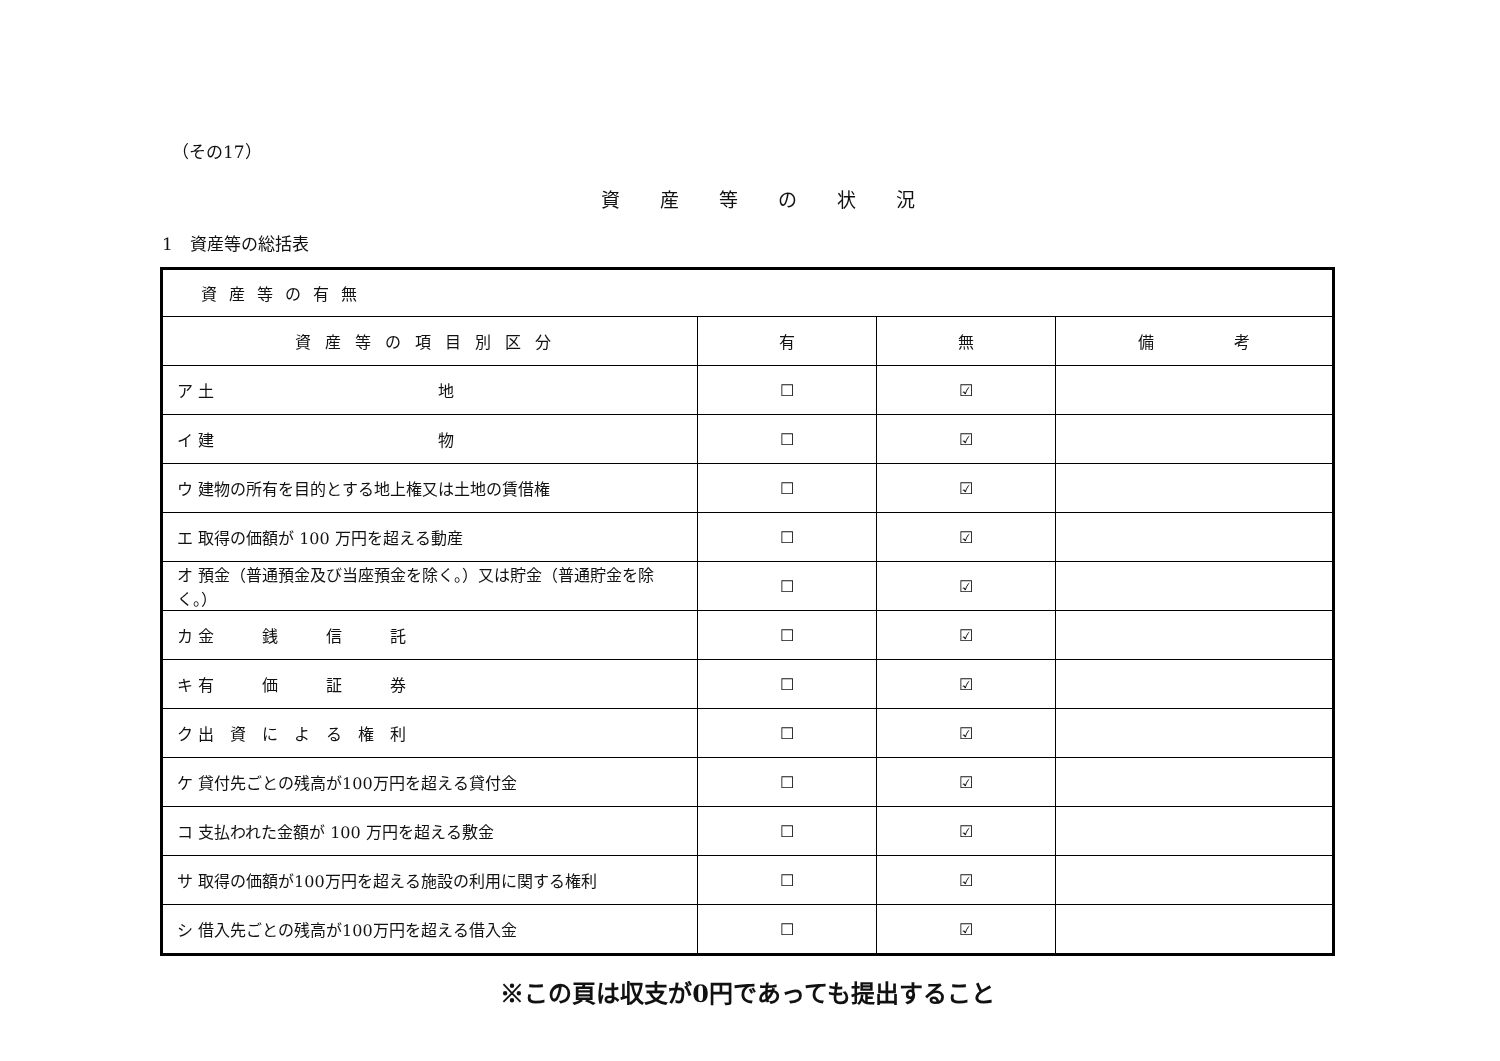（その17）
資産等の状況
1　資産等の総括表
| 資産等の有無 | | | |
| 資産等の項目別区分 | 有 | 無 | 備 考 |
| ア 土 地 | ☐ | ☑ | |
| イ 建 物 | ☐ | ☑ | |
| ウ 建物の所有を目的とする地上権又は土地の賃借権 | ☐ | ☑ | |
| エ 取得の価額が 100 万円を超える動産 | ☐ | ☑ | |
| オ 預金（普通預金及び当座預金を除く。）又は貯金（普通貯金を除く。） | ☐ | ☑ | |
| カ 金 銭 信 託 | ☐ | ☑ | |
| キ 有 価 証 券 | ☐ | ☑ | |
| ク 出 資 に よ る 権 利 | ☐ | ☑ | |
| ケ 貸付先ごとの残高が100万円を超える貸付金 | ☐ | ☑ | |
| コ 支払われた金額が 100 万円を超える敷金 | ☐ | ☑ | |
| サ 取得の価額が100万円を超える施設の利用に関する権利 | ☐ | ☑ | |
| シ 借入先ごとの残高が100万円を超える借入金 | ☐ | ☑ | |
※この頁は収支が0円であっても提出すること